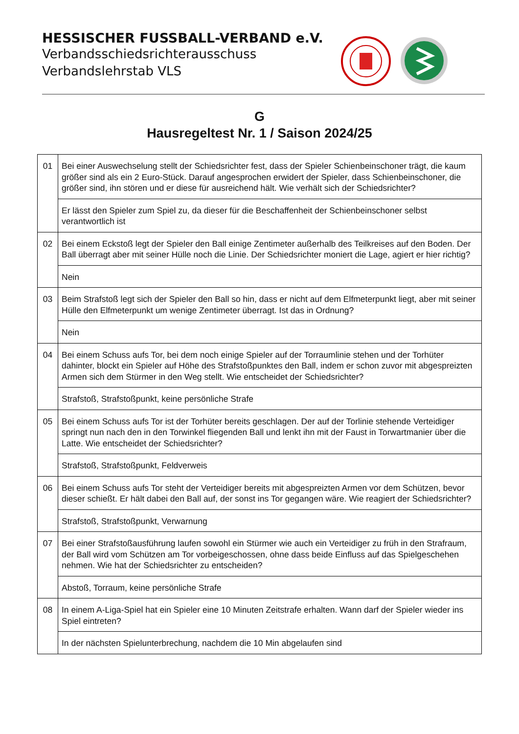HESSISCHER FUSSBALL-VERBAND e.V.
Verbandsschiedsrichterausschuss
Verbandslehrstab VLS
G
Hausregeltest Nr. 1 / Saison 2024/25
| 01 | Bei einer Auswechselung stellt der Schiedsrichter fest, dass der Spieler Schienbeinschoner trägt, die kaum größer sind als ein 2 Euro-Stück. Darauf angesprochen erwidert der Spieler, dass Schienbeinschoner, die größer sind, ihn stören und er diese für ausreichend hält. Wie verhält sich der Schiedsrichter? |
| | Er lässt den Spieler zum Spiel zu, da dieser für die Beschaffenheit der Schienbeinschoner selbst verantwortlich ist |
| 02 | Bei einem Eckstoß legt der Spieler den Ball einige Zentimeter außerhalb des Teilkreises auf den Boden. Der Ball überragt aber mit seiner Hülle noch die Linie. Der Schiedsrichter moniert die Lage, agiert er hier richtig? |
| | Nein |
| 03 | Beim Strafstoß legt sich der Spieler den Ball so hin, dass er nicht auf dem Elfmeterpunkt liegt, aber mit seiner Hülle den Elfmeterpunkt um wenige Zentimeter überragt. Ist das in Ordnung? |
| | Nein |
| 04 | Bei einem Schuss aufs Tor, bei dem noch einige Spieler auf der Torraumlinie stehen und der Torhüter dahinter, blockt ein Spieler auf Höhe des Strafstoßpunktes den Ball, indem er schon zuvor mit abgespreizten Armen sich dem Stürmer in den Weg stellt. Wie entscheidet der Schiedsrichter? |
| | Strafstoß, Strafstoßpunkt, keine persönliche Strafe |
| 05 | Bei einem Schuss aufs Tor ist der Torhüter bereits geschlagen. Der auf der Torlinie stehende Verteidiger springt nun nach den in den Torwinkel fliegenden Ball und lenkt ihn mit der Faust in Torwartmanier über die Latte. Wie entscheidet der Schiedsrichter? |
| | Strafstoß, Strafstoßpunkt, Feldverweis |
| 06 | Bei einem Schuss aufs Tor steht der Verteidiger bereits mit abgespreizten Armen vor dem Schützen, bevor dieser schießt. Er hält dabei den Ball auf, der sonst ins Tor gegangen wäre. Wie reagiert der Schiedsrichter? |
| | Strafstoß, Strafstoßpunkt, Verwarnung |
| 07 | Bei einer Strafstoßausführung laufen sowohl ein Stürmer wie auch ein Verteidiger zu früh in den Strafraum, der Ball wird vom Schützen am Tor vorbeigeschossen, ohne dass beide Einfluss auf das Spielgeschehen nehmen. Wie hat der Schiedsrichter zu entscheiden? |
| | Abstoß, Torraum, keine persönliche Strafe |
| 08 | In einem A-Liga-Spiel hat ein Spieler eine 10 Minuten Zeitstrafe erhalten. Wann darf der Spieler wieder ins Spiel eintreten? |
| | In der nächsten Spielunterbrechung, nachdem die 10 Min abgelaufen sind |